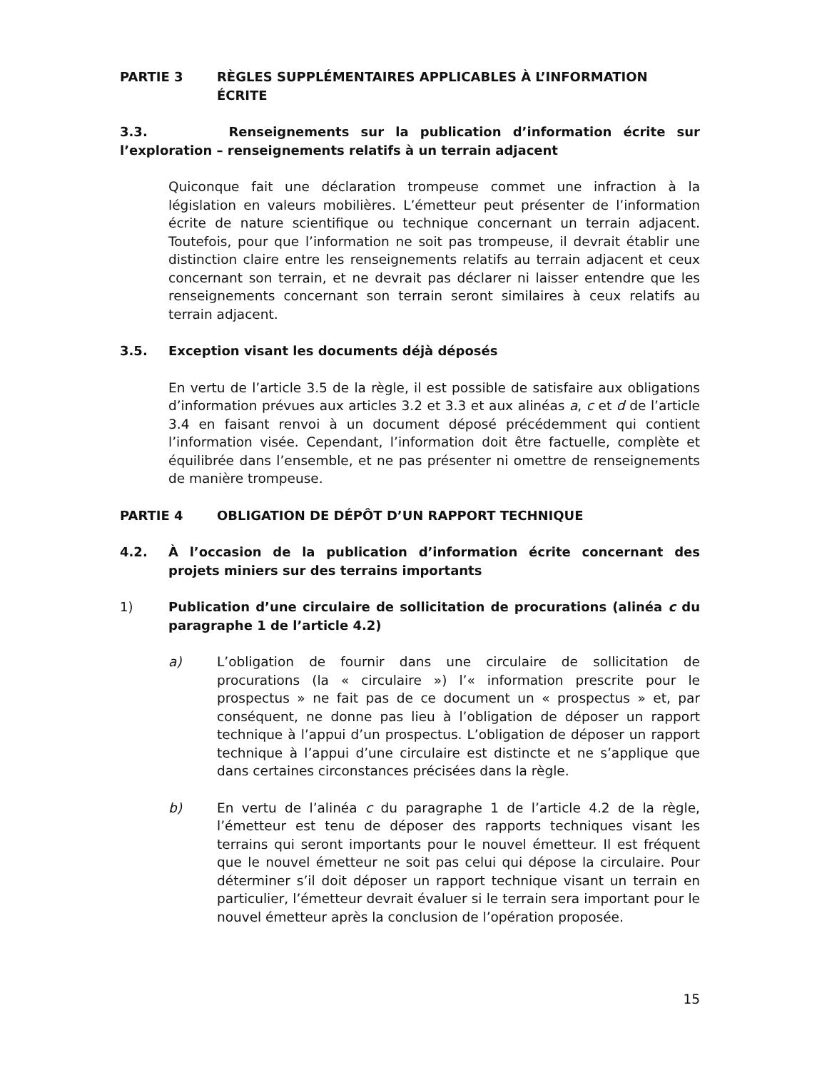PARTIE 3 RÈGLES SUPPLÉMENTAIRES APPLICABLES À L’INFORMATION ÉCRITE
3.3. Renseignements sur la publication d’information écrite sur l’exploration – renseignements relatifs à un terrain adjacent
Quiconque fait une déclaration trompeuse commet une infraction à la législation en valeurs mobilières. L’émetteur peut présenter de l’information écrite de nature scientifique ou technique concernant un terrain adjacent. Toutefois, pour que l’information ne soit pas trompeuse, il devrait établir une distinction claire entre les renseignements relatifs au terrain adjacent et ceux concernant son terrain, et ne devrait pas déclarer ni laisser entendre que les renseignements concernant son terrain seront similaires à ceux relatifs au terrain adjacent.
3.5. Exception visant les documents déjà déposés
En vertu de l’article 3.5 de la règle, il est possible de satisfaire aux obligations d’information prévues aux articles 3.2 et 3.3 et aux alinéas a, c et d de l’article 3.4 en faisant renvoi à un document déposé précédemment qui contient l’information visée. Cependant, l’information doit être factuelle, complète et équilibrée dans l’ensemble, et ne pas présenter ni omettre de renseignements de manière trompeuse.
PARTIE 4 OBLIGATION DE DÉPÔT D’UN RAPPORT TECHNIQUE
4.2. À l’occasion de la publication d’information écrite concernant des projets miniers sur des terrains importants
1) Publication d’une circulaire de sollicitation de procurations (alinéa c du paragraphe 1 de l’article 4.2)
a) L’obligation de fournir dans une circulaire de sollicitation de procurations (la « circulaire ») l’« information prescrite pour le prospectus » ne fait pas de ce document un « prospectus » et, par conséquent, ne donne pas lieu à l’obligation de déposer un rapport technique à l’appui d’un prospectus. L’obligation de déposer un rapport technique à l’appui d’une circulaire est distincte et ne s’applique que dans certaines circonstances précisées dans la règle.
b) En vertu de l’alinéa c du paragraphe 1 de l’article 4.2 de la règle, l’émetteur est tenu de déposer des rapports techniques visant les terrains qui seront importants pour le nouvel émetteur. Il est fréquent que le nouvel émetteur ne soit pas celui qui dépose la circulaire. Pour déterminer s’il doit déposer un rapport technique visant un terrain en particulier, l’émetteur devrait évaluer si le terrain sera important pour le nouvel émetteur après la conclusion de l’opération proposée.
15